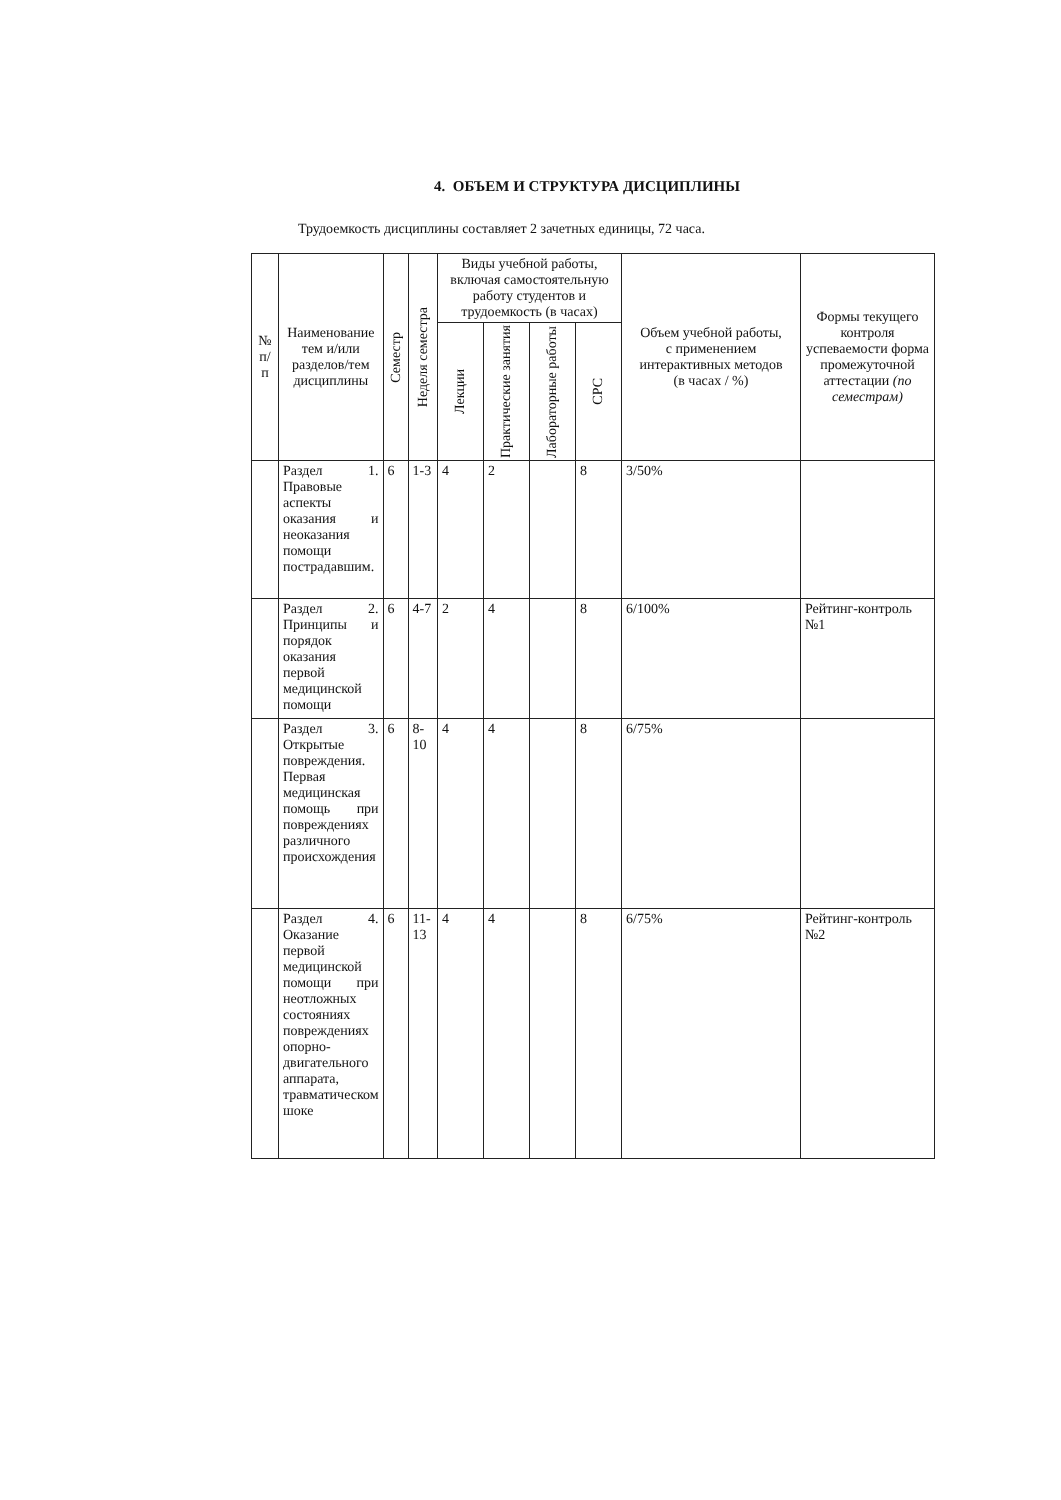4. ОБЪЕМ И СТРУКТУРА ДИСЦИПЛИНЫ
Трудоемкость дисциплины составляет 2 зачетных единицы, 72 часа.
| № п/п | Наименование тем и/или разделов/тем дисциплины | Семестр | Неделя семестра | Виды учебной работы, включая самостоятельную работу студентов и трудоемкость (в часах) | | | | Объем учебной работы, с применением интерактивных методов (в часах / %) | Формы текущего контроля успеваемости форма промежуточной аттестации (по семестрам) |
| --- | --- | --- | --- | --- | --- | --- | --- | --- | --- |
| | | | | Лекции | Практические занятия | Лабораторные работы | СРС | | |
| | Раздел 1. Правовые аспекты оказания и неоказания помощи пострадавшим. | 6 | 1-3 | 4 | 2 | | 8 | 3/50% | |
| | Раздел 2. Принципы и порядок оказания первой медицинской помощи | 6 | 4-7 | 2 | 4 | | 8 | 6/100% | Рейтинг-контроль №1 |
| | Раздел 3. Открытые повреждения. Первая медицинская помощь при повреждениях различного происхождения | 6 | 8-10 | 4 | 4 | | 8 | 6/75% | |
| | Раздел 4. Оказание первой медицинской помощи при неотложных состояниях повреждениях опорно-двигательного аппарата, травматическом шоке | 6 | 11-13 | 4 | 4 | | 8 | 6/75% | Рейтинг-контроль №2 |